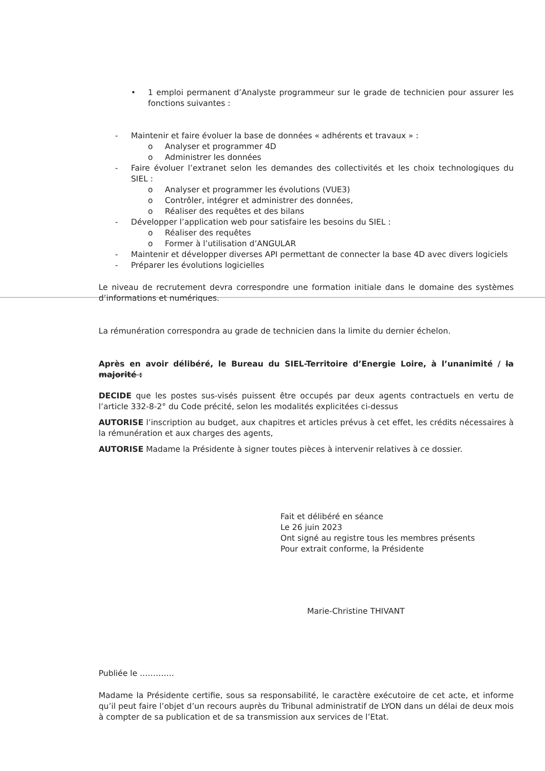• 1 emploi permanent d’Analyste programmeur sur le grade de technicien pour assurer les fonctions suivantes :
- Maintenir et faire évoluer la base de données « adhérents et travaux » :
o Analyser et programmer 4D
o Administrer les données
- Faire évoluer l’extranet selon les demandes des collectivités et les choix technologiques du SIEL :
o Analyser et programmer les évolutions (VUE3)
o Contrôler, intégrer et administrer des données,
o Réaliser des requêtes et des bilans
- Développer l’application web pour satisfaire les besoins du SIEL :
o Réaliser des requêtes
o Former à l’utilisation d’ANGULAR
- Maintenir et développer diverses API permettant de connecter la base 4D avec divers logiciels
- Préparer les évolutions logicielles
Le niveau de recrutement devra correspondre une formation initiale dans le domaine des systèmes d’informations et numériques.
La rémunération correspondra au grade de technicien dans la limite du dernier échelon.
Après en avoir délibéré, le Bureau du SIEL-Territoire d’Energie Loire, à l’unanimité / la majorité :
DECIDE que les postes sus-visés puissent être occupés par deux agents contractuels en vertu de l’article 332-8-2° du Code précité, selon les modalités explicitées ci-dessus
AUTORISE l’inscription au budget, aux chapitres et articles prévus à cet effet, les crédits nécessaires à la rémunération et aux charges des agents,
AUTORISE Madame la Présidente à signer toutes pièces à intervenir relatives à ce dossier.
Fait et délibéré en séance
Le 26 juin 2023
Ont signé au registre tous les membres présents
Pour extrait conforme, la Présidente
Marie-Christine THIVANT
Publiée le ………….
Madame la Présidente certifie, sous sa responsabilité, le caractère exécutoire de cet acte, et informe qu’il peut faire l’objet d’un recours auprès du Tribunal administratif de LYON dans un délai de deux mois à compter de sa publication et de sa transmission aux services de l’Etat.